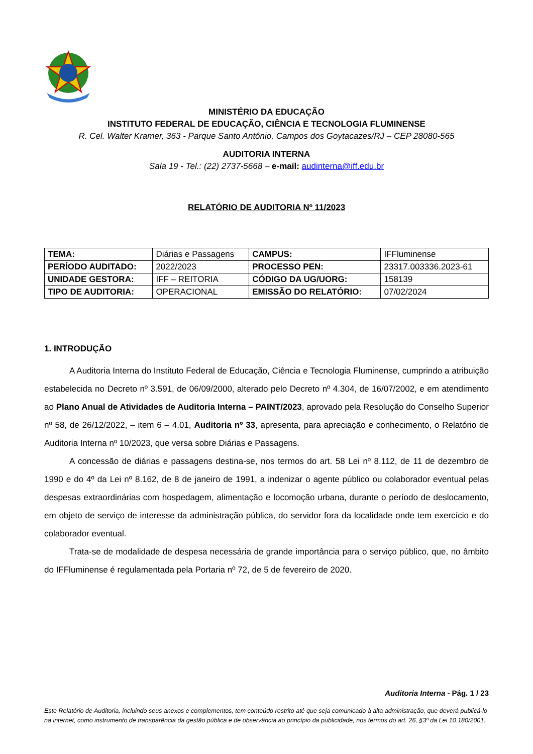MINISTÉRIO DA EDUCAÇÃO
INSTITUTO FEDERAL DE EDUCAÇÃO, CIÊNCIA E TECNOLOGIA FLUMINENSE
R. Cel. Walter Kramer, 363 - Parque Santo Antônio, Campos dos Goytacazes/RJ – CEP 28080-565
AUDITORIA INTERNA
Sala 19 - Tel.: (22) 2737-5668 – e-mail: audinterna@iff.edu.br
RELATÓRIO DE AUDITORIA Nº 11/2023
| TEMA: | Diárias e Passagens | CAMPUS: | IFFluminense |
| PERÍODO AUDITADO: | 2022/2023 | PROCESSO PEN: | 23317.003336.2023-61 |
| UNIDADE GESTORA: | IFF – REITORIA | CÓDIGO DA UG/UORG: | 158139 |
| TIPO DE AUDITORIA: | OPERACIONAL | EMISSÃO DO RELATÓRIO: | 07/02/2024 |
1. INTRODUÇÃO
A Auditoria Interna do Instituto Federal de Educação, Ciência e Tecnologia Fluminense, cumprindo a atribuição estabelecida no Decreto nº 3.591, de 06/09/2000, alterado pelo Decreto nº 4.304, de 16/07/2002, e em atendimento ao Plano Anual de Atividades de Auditoria Interna – PAINT/2023, aprovado pela Resolução do Conselho Superior nº 58, de 26/12/2022, – item 6 – 4.01, Auditoria nº 33, apresenta, para apreciação e conhecimento, o Relatório de Auditoria Interna nº 10/2023, que versa sobre Diárias e Passagens.
A concessão de diárias e passagens destina-se, nos termos do art. 58 Lei nº 8.112, de 11 de dezembro de 1990 e do 4º da Lei nº 8.162, de 8 de janeiro de 1991, a indenizar o agente público ou colaborador eventual pelas despesas extraordinárias com hospedagem, alimentação e locomoção urbana, durante o período de deslocamento, em objeto de serviço de interesse da administração pública, do servidor fora da localidade onde tem exercício e do colaborador eventual.
Trata-se de modalidade de despesa necessária de grande importância para o serviço público, que, no âmbito do IFFluminense é regulamentada pela Portaria nº 72, de 5 de fevereiro de 2020.
Auditoria Interna - Pág. 1 / 23
Este Relatório de Auditoria, incluindo seus anexos e complementos, tem conteúdo restrito até que seja comunicado à alta administração, que deverá publicá-lo na internet, como instrumento de transparência da gestão pública e de observância ao princípio da publicidade, nos termos do art. 26, §3º da Lei 10.180/2001.